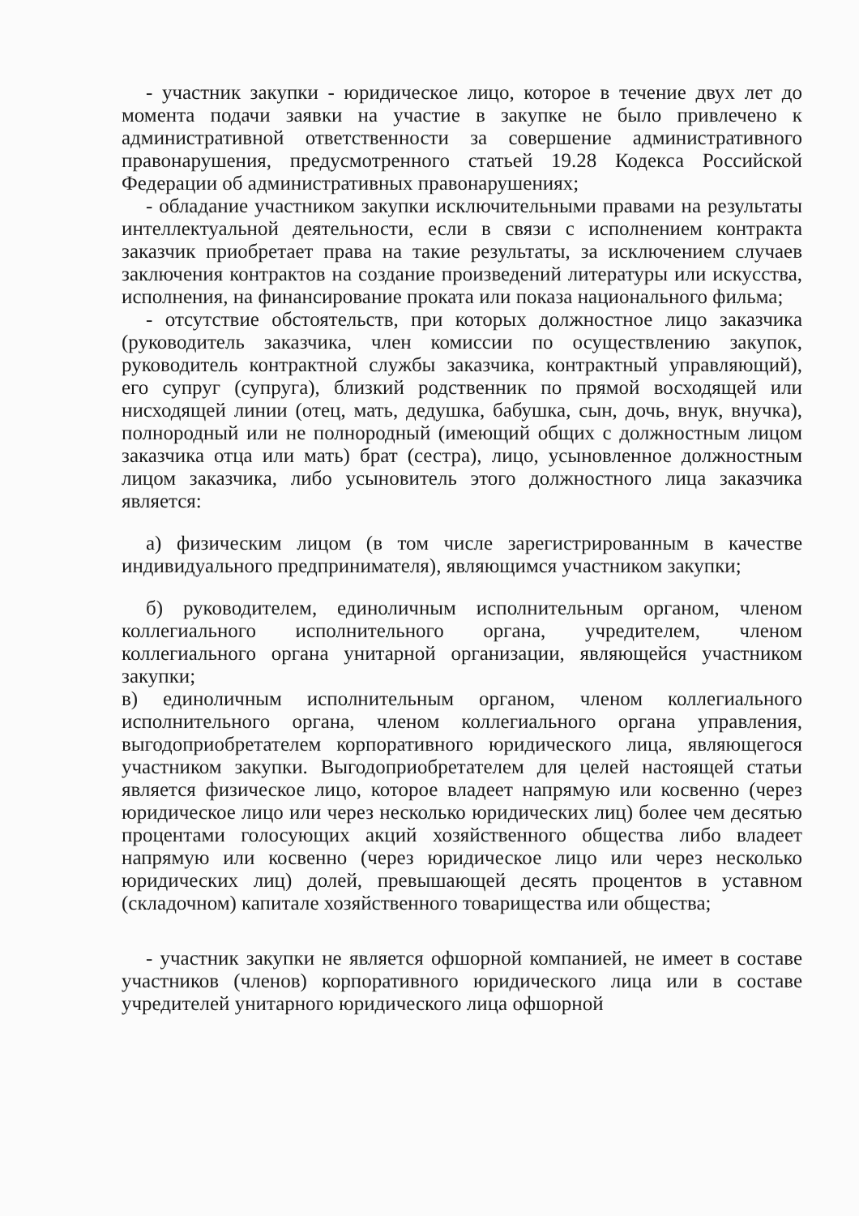- участник закупки - юридическое лицо, которое в течение двух лет до момента подачи заявки на участие в закупке не было привлечено к административной ответственности за совершение административного правонарушения, предусмотренного статьей 19.28 Кодекса Российской Федерации об административных правонарушениях;
- обладание участником закупки исключительными правами на результаты интеллектуальной деятельности, если в связи с исполнением контракта заказчик приобретает права на такие результаты, за исключением случаев заключения контрактов на создание произведений литературы или искусства, исполнения, на финансирование проката или показа национального фильма;
- отсутствие обстоятельств, при которых должностное лицо заказчика (руководитель заказчика, член комиссии по осуществлению закупок, руководитель контрактной службы заказчика, контрактный управляющий), его супруг (супруга), близкий родственник по прямой восходящей или нисходящей линии (отец, мать, дедушка, бабушка, сын, дочь, внук, внучка), полнородный или не полнородный (имеющий общих с должностным лицом заказчика отца или мать) брат (сестра), лицо, усыновленное должностным лицом заказчика, либо усыновитель этого должностного лица заказчика является:
а) физическим лицом (в том числе зарегистрированным в качестве индивидуального предпринимателя), являющимся участником закупки;
б) руководителем, единоличным исполнительным органом, членом коллегиального исполнительного органа, учредителем, членом коллегиального органа унитарной организации, являющейся участником закупки;
в) единоличным исполнительным органом, членом коллегиального исполнительного органа, членом коллегиального органа управления, выгодоприобретателем корпоративного юридического лица, являющегося участником закупки. Выгодоприобретателем для целей настоящей статьи является физическое лицо, которое владеет напрямую или косвенно (через юридическое лицо или через несколько юридических лиц) более чем десятью процентами голосующих акций хозяйственного общества либо владеет напрямую или косвенно (через юридическое лицо или через несколько юридических лиц) долей, превышающей десять процентов в уставном (складочном) капитале хозяйственного товарищества или общества;
- участник закупки не является офшорной компанией, не имеет в составе участников (членов) корпоративного юридического лица или в составе учредителей унитарного юридического лица офшорной